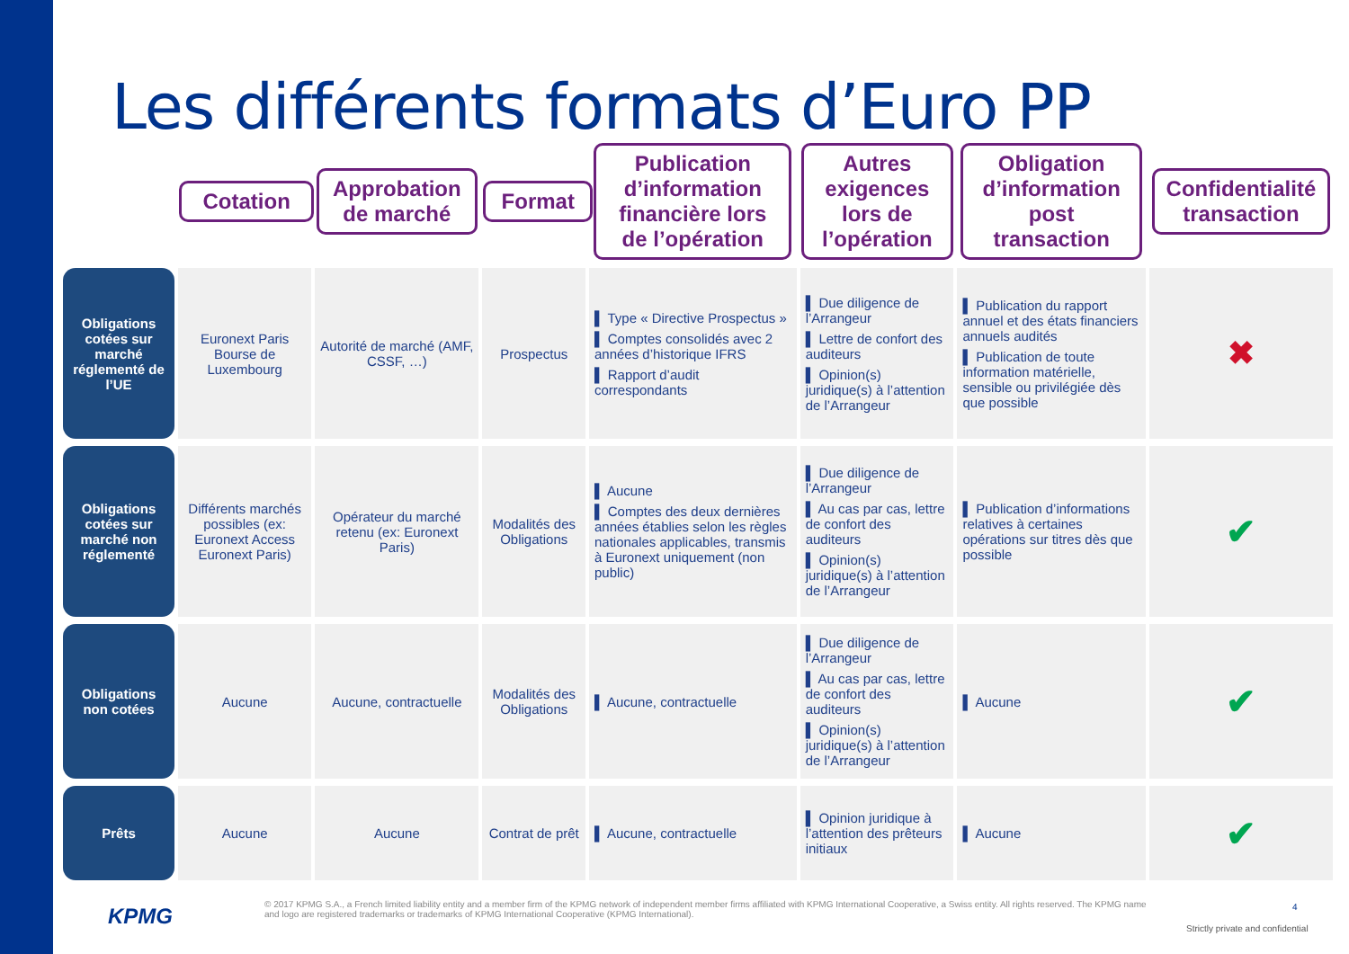Les différents formats d’Euro PP
| | Cotation | Approbation de marché | Format | Publication d’information financière lors de l’opération | Autres exigences lors de l’opération | Obligation d’information post transaction | Confidentialité transaction |
| --- | --- | --- | --- | --- | --- | --- | --- |
| Obligations cotées sur marché réglementé de l’UE | Euronext Paris Bourse de Luxembourg | Autorité de marché (AMF, CSSF, …) | Prospectus | ▌ Type « Directive Prospectus » ▌ Comptes consolidés avec 2 années d’historique IFRS ▌ Rapport d’audit correspondants | ▌ Due diligence de l’Arrangeur ▌ Lettre de confort des auditeurs ▌ Opinion(s) juridique(s) à l’attention de l’Arrangeur | ▌ Publication du rapport annuel et des états financiers annuels audités ▌ Publication de toute information matérielle, sensible ou privilégiée dès que possible | ✖ |
| Obligations cotées sur marché non réglementé | Différents marchés possibles (ex: Euronext Access Euronext Paris) | Opérateur du marché retenu (ex: Euronext Paris) | Modalités des Obligations | ▌ Aucune ▌ Comptes des deux dernières années établies selon les règles nationales applicables, transmis à Euronext uniquement (non public) | ▌ Due diligence de l’Arrangeur ▌ Au cas par cas, lettre de confort des auditeurs ▌ Opinion(s) juridique(s) à l’attention de l’Arrangeur | ▌ Publication d’informations relatives à certaines opérations sur titres dès que possible | ✔ |
| Obligations non cotées | Aucune | Aucune, contractuelle | Modalités des Obligations | ▌ Aucune, contractuelle | ▌ Due diligence de l’Arrangeur ▌ Au cas par cas, lettre de confort des auditeurs ▌ Opinion(s) juridique(s) à l’attention de l’Arrangeur | ▌ Aucune | ✔ |
| Prêts | Aucune | Aucune | Contrat de prêt | ▌ Aucune, contractuelle | ▌ Opinion juridique à l’attention des prêteurs initiaux | ▌ Aucune | ✔ |
KPMG
© 2017 KPMG S.A., a French limited liability entity and a member firm of the KPMG network of independent member firms affiliated with KPMG International Cooperative, a Swiss entity. All rights reserved. The KPMG name and logo are registered trademarks or trademarks of KPMG International Cooperative (KPMG International).
4
Strictly private and confidential